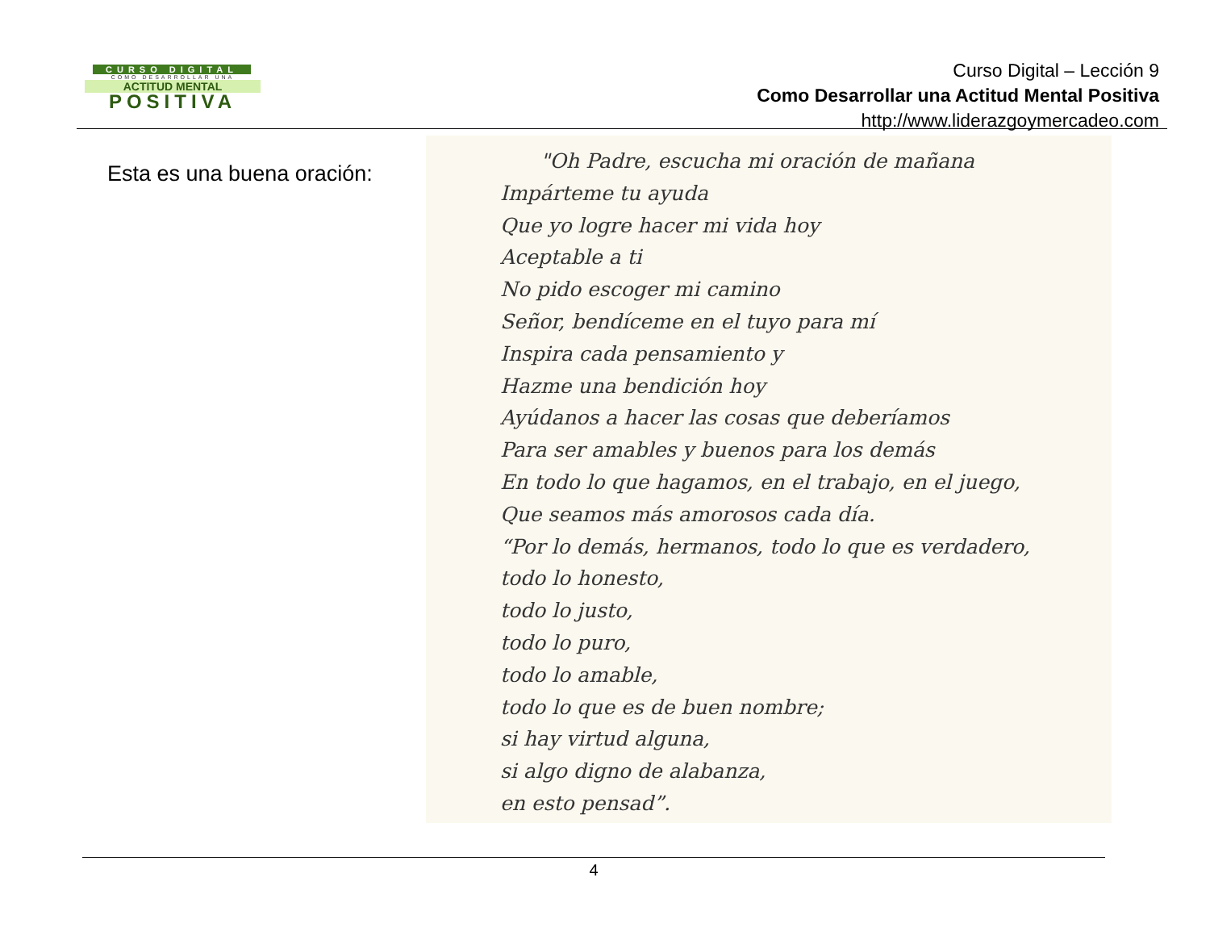CURSO DIGITAL
COMO DESARROLLAR UNA
ACTITUD MENTAL
POSITIVA
Curso Digital – Lección 9
Como Desarrollar una Actitud Mental Positiva
http://www.liderazgoymercadeo.com
Esta es una buena oración:
"Oh Padre, escucha mi oración de mañana
Impárteme tu ayuda
Que yo logre hacer mi vida hoy
Aceptable a ti
No pido escoger mi camino
Señor, bendíceme en el tuyo para mí
Inspira cada pensamiento y
Hazme una bendición hoy
Ayúdanos a hacer las cosas que deberíamos
Para ser amables y buenos para los demás
En todo lo que hagamos, en el trabajo, en el juego,
Que seamos más amorosos cada día.
“Por lo demás, hermanos, todo lo que es verdadero,
todo lo honesto,
todo lo justo,
todo lo puro,
todo lo amable,
todo lo que es de buen nombre;
si hay virtud alguna,
si algo digno de alabanza,
en esto pensad”.
4